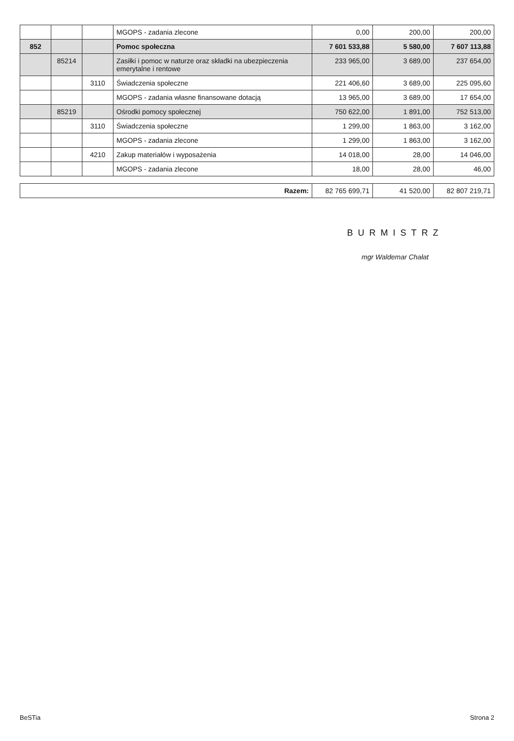| | | | MGOPS - zadania zlecone | 0,00 | 200,00 | 200,00 |
| 852 | | | Pomoc społeczna | 7 601 533,88 | 5 580,00 | 7 607 113,88 |
| | 85214 | | Zasiłki i pomoc w naturze oraz składki na ubezpieczenia emerytalne i rentowe | 233 965,00 | 3 689,00 | 237 654,00 |
| | | 3110 | Świadczenia społeczne | 221 406,60 | 3 689,00 | 225 095,60 |
| | | | MGOPS - zadania własne finansowane dotacją | 13 965,00 | 3 689,00 | 17 654,00 |
| | 85219 | | Ośrodki pomocy społecznej | 750 622,00 | 1 891,00 | 752 513,00 |
| | | 3110 | Świadczenia społeczne | 1 299,00 | 1 863,00 | 3 162,00 |
| | | | MGOPS - zadania zlecone | 1 299,00 | 1 863,00 | 3 162,00 |
| | | 4210 | Zakup materiałów i wyposażenia | 14 018,00 | 28,00 | 14 046,00 |
| | | | MGOPS - zadania zlecone | 18,00 | 28,00 | 46,00 |
| Razem: | 82 765 699,71 | 41 520,00 | 82 807 219,71 |
BURMISTRZ
mgr Waldemar Chałat
BeSTia Strona 2